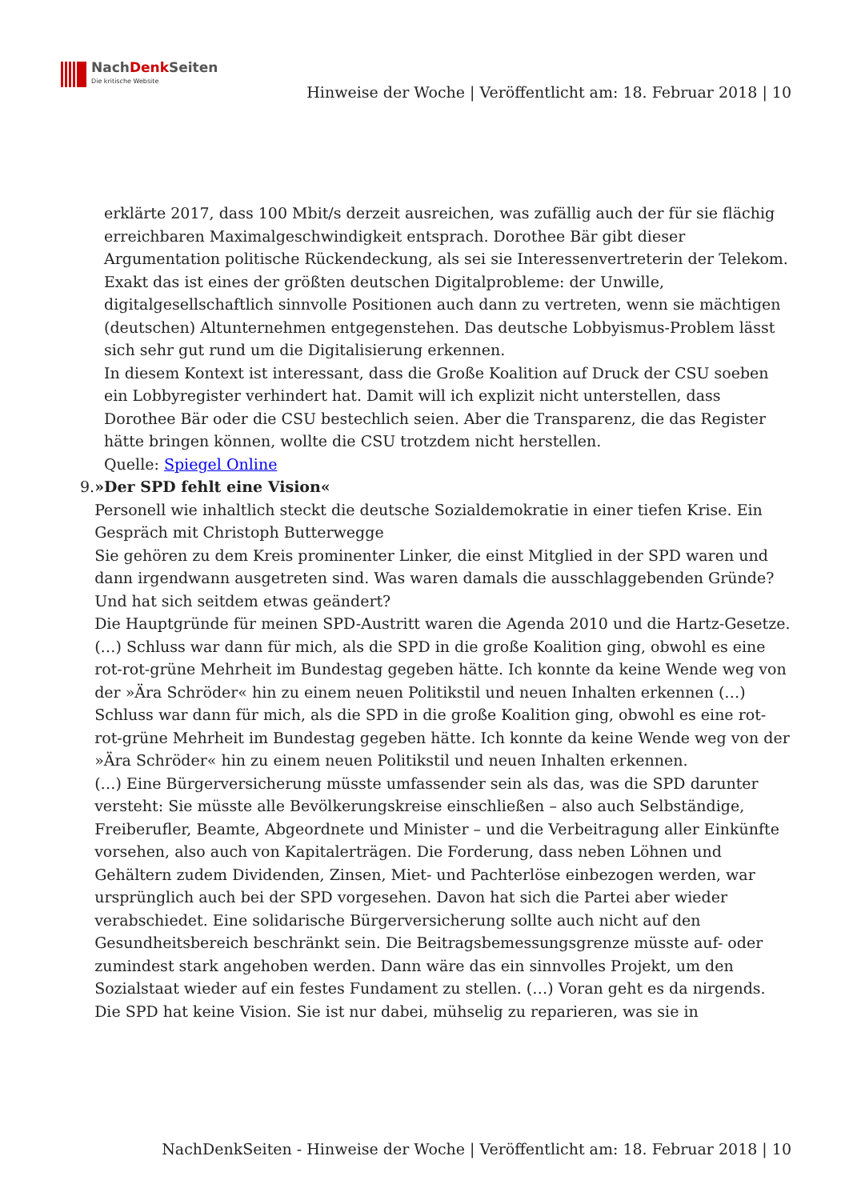NachDenk Seiten
Die kritische Website
Hinweise der Woche | Veröffentlicht am: 18. Februar 2018 | 10
erklärte 2017, dass 100 Mbit/s derzeit ausreichen, was zufällig auch der für sie flächig erreichbaren Maximalgeschwindigkeit entsprach. Dorothee Bär gibt dieser Argumentation politische Rückendeckung, als sei sie Interessenvertreterin der Telekom.
Exakt das ist eines der größten deutschen Digitalprobleme: der Unwille, digitalgesellschaftlich sinnvolle Positionen auch dann zu vertreten, wenn sie mächtigen (deutschen) Altunternehmen entgegenstehen. Das deutsche Lobbyismus-Problem lässt sich sehr gut rund um die Digitalisierung erkennen.
In diesem Kontext ist interessant, dass die Große Koalition auf Druck der CSU soeben ein Lobbyregister verhindert hat. Damit will ich explizit nicht unterstellen, dass Dorothee Bär oder die CSU bestechlich seien. Aber die Transparenz, die das Register hätte bringen können, wollte die CSU trotzdem nicht herstellen.
Quelle: Spiegel Online
9. »Der SPD fehlt eine Vision«
Personell wie inhaltlich steckt die deutsche Sozialdemokratie in einer tiefen Krise. Ein Gespräch mit Christoph Butterwegge
Sie gehören zu dem Kreis prominenter Linker, die einst Mitglied in der SPD waren und dann irgendwann ausgetreten sind. Was waren damals die ausschlaggebenden Gründe? Und hat sich seitdem etwas geändert?
Die Hauptgründe für meinen SPD-Austritt waren die Agenda 2010 und die Hartz-Gesetze.(…) Schluss war dann für mich, als die SPD in die große Koalition ging, obwohl es eine rot-rot-grüne Mehrheit im Bundestag gegeben hätte. Ich konnte da keine Wende weg von der »Ära Schröder« hin zu einem neuen Politikstil und neuen Inhalten erkennen (…) Schluss war dann für mich, als die SPD in die große Koalition ging, obwohl es eine rot-rot-grüne Mehrheit im Bundestag gegeben hätte. Ich konnte da keine Wende weg von der »Ära Schröder« hin zu einem neuen Politikstil und neuen Inhalten erkennen.
(…) Eine Bürgerversicherung müsste umfassender sein als das, was die SPD darunter versteht: Sie müsste alle Bevölkerungskreise einschließen – also auch Selbständige, Freiberufler, Beamte, Abgeordnete und Minister – und die Verbeitragung aller Einkünfte vorsehen, also auch von Kapitalerträgen. Die Forderung, dass neben Löhnen und Gehältern zudem Dividenden, Zinsen, Miet- und Pachterlöse einbezogen werden, war ursprünglich auch bei der SPD vorgesehen. Davon hat sich die Partei aber wieder verabschiedet. Eine solidarische Bürgerversicherung sollte auch nicht auf den Gesundheitsbereich beschränkt sein. Die Beitragsbemessungsgrenze müsste auf- oder zumindest stark angehoben werden. Dann wäre das ein sinnvolles Projekt, um den Sozialstaat wieder auf ein festes Fundament zu stellen. (…) Voran geht es da nirgends. Die SPD hat keine Vision. Sie ist nur dabei, mühselig zu reparieren, was sie in
NachDenkSeiten - Hinweise der Woche | Veröffentlicht am: 18. Februar 2018 | 10